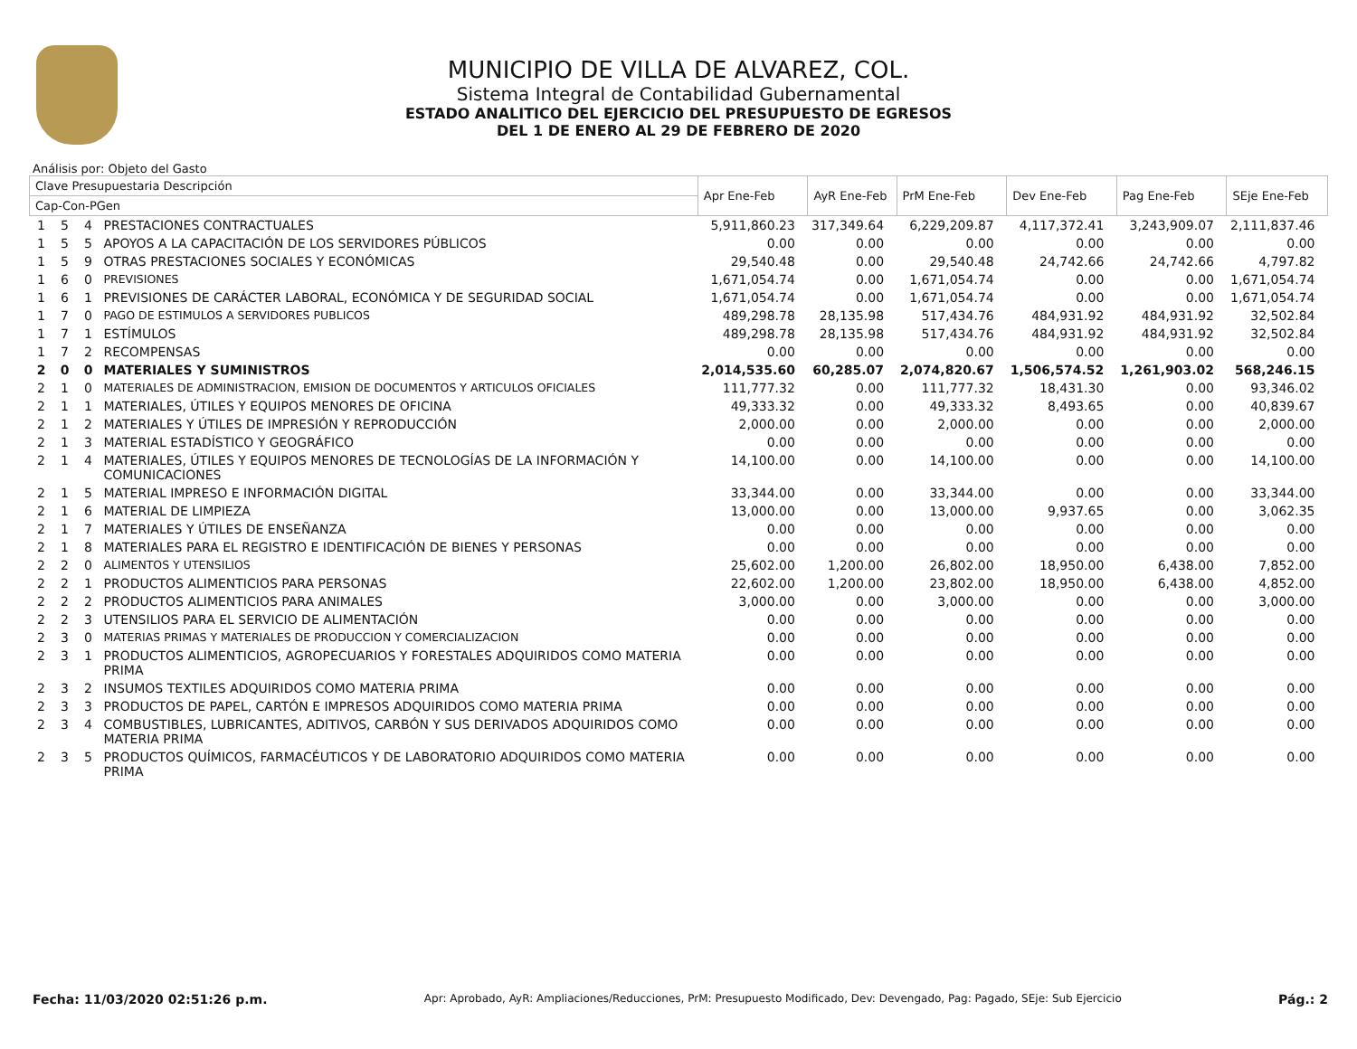MUNICIPIO DE VILLA DE ALVAREZ, COL.
Sistema Integral de Contabilidad Gubernamental
ESTADO ANALITICO DEL EJERCICIO DEL PRESUPUESTO DE EGRESOS
DEL 1 DE ENERO AL 29 DE FEBRERO DE 2020
Análisis por: Objeto del Gasto
| Clave Presupuestaria Descripción | | | | Apr Ene-Feb | AyR Ene-Feb | PrM Ene-Feb | Dev Ene-Feb | Pag Ene-Feb | SEje Ene-Feb |
| --- | --- | --- | --- | --- | --- | --- | --- | --- | --- |
| Cap-Con-PGen | | | | | | | | | |
| 1 | 5 | 4 | PRESTACIONES CONTRACTUALES | 5,911,860.23 | 317,349.64 | 6,229,209.87 | 4,117,372.41 | 3,243,909.07 | 2,111,837.46 |
| 1 | 5 | 5 | APOYOS A LA CAPACITACIÓN DE LOS SERVIDORES PÚBLICOS | 0.00 | 0.00 | 0.00 | 0.00 | 0.00 | 0.00 |
| 1 | 5 | 9 | OTRAS PRESTACIONES SOCIALES Y ECONÓMICAS | 29,540.48 | 0.00 | 29,540.48 | 24,742.66 | 24,742.66 | 4,797.82 |
| 1 | 6 | 0 | PREVISIONES | 1,671,054.74 | 0.00 | 1,671,054.74 | 0.00 | 0.00 | 1,671,054.74 |
| 1 | 6 | 1 | PREVISIONES DE CARÁCTER LABORAL, ECONÓMICA Y DE SEGURIDAD SOCIAL | 1,671,054.74 | 0.00 | 1,671,054.74 | 0.00 | 0.00 | 1,671,054.74 |
| 1 | 7 | 0 | PAGO DE ESTIMULOS A SERVIDORES PUBLICOS | 489,298.78 | 28,135.98 | 517,434.76 | 484,931.92 | 484,931.92 | 32,502.84 |
| 1 | 7 | 1 | ESTÍMULOS | 489,298.78 | 28,135.98 | 517,434.76 | 484,931.92 | 484,931.92 | 32,502.84 |
| 1 | 7 | 2 | RECOMPENSAS | 0.00 | 0.00 | 0.00 | 0.00 | 0.00 | 0.00 |
| 2 | 0 | 0 | MATERIALES Y SUMINISTROS | 2,014,535.60 | 60,285.07 | 2,074,820.67 | 1,506,574.52 | 1,261,903.02 | 568,246.15 |
| 2 | 1 | 0 | MATERIALES DE ADMINISTRACION, EMISION DE DOCUMENTOS Y ARTICULOS OFICIALES | 111,777.32 | 0.00 | 111,777.32 | 18,431.30 | 0.00 | 93,346.02 |
| 2 | 1 | 1 | MATERIALES, ÚTILES Y EQUIPOS MENORES DE OFICINA | 49,333.32 | 0.00 | 49,333.32 | 8,493.65 | 0.00 | 40,839.67 |
| 2 | 1 | 2 | MATERIALES Y ÚTILES DE IMPRESIÓN Y REPRODUCCIÓN | 2,000.00 | 0.00 | 2,000.00 | 0.00 | 0.00 | 2,000.00 |
| 2 | 1 | 3 | MATERIAL ESTADÍSTICO Y GEOGRÁFICO | 0.00 | 0.00 | 0.00 | 0.00 | 0.00 | 0.00 |
| 2 | 1 | 4 | MATERIALES, ÚTILES Y EQUIPOS MENORES DE TECNOLOGÍAS DE LA INFORMACIÓN Y COMUNICACIONES | 14,100.00 | 0.00 | 14,100.00 | 0.00 | 0.00 | 14,100.00 |
| 2 | 1 | 5 | MATERIAL IMPRESO E INFORMACIÓN DIGITAL | 33,344.00 | 0.00 | 33,344.00 | 0.00 | 0.00 | 33,344.00 |
| 2 | 1 | 6 | MATERIAL DE LIMPIEZA | 13,000.00 | 0.00 | 13,000.00 | 9,937.65 | 0.00 | 3,062.35 |
| 2 | 1 | 7 | MATERIALES Y ÚTILES DE ENSEÑANZA | 0.00 | 0.00 | 0.00 | 0.00 | 0.00 | 0.00 |
| 2 | 1 | 8 | MATERIALES PARA EL REGISTRO E IDENTIFICACIÓN DE BIENES Y PERSONAS | 0.00 | 0.00 | 0.00 | 0.00 | 0.00 | 0.00 |
| 2 | 2 | 0 | ALIMENTOS Y UTENSILIOS | 25,602.00 | 1,200.00 | 26,802.00 | 18,950.00 | 6,438.00 | 7,852.00 |
| 2 | 2 | 1 | PRODUCTOS ALIMENTICIOS PARA PERSONAS | 22,602.00 | 1,200.00 | 23,802.00 | 18,950.00 | 6,438.00 | 4,852.00 |
| 2 | 2 | 2 | PRODUCTOS ALIMENTICIOS PARA ANIMALES | 3,000.00 | 0.00 | 3,000.00 | 0.00 | 0.00 | 3,000.00 |
| 2 | 2 | 3 | UTENSILIOS PARA EL SERVICIO DE ALIMENTACIÓN | 0.00 | 0.00 | 0.00 | 0.00 | 0.00 | 0.00 |
| 2 | 3 | 0 | MATERIAS PRIMAS Y MATERIALES DE PRODUCCION Y COMERCIALIZACION | 0.00 | 0.00 | 0.00 | 0.00 | 0.00 | 0.00 |
| 2 | 3 | 1 | PRODUCTOS ALIMENTICIOS, AGROPECUARIOS Y FORESTALES ADQUIRIDOS COMO MATERIA PRIMA | 0.00 | 0.00 | 0.00 | 0.00 | 0.00 | 0.00 |
| 2 | 3 | 2 | INSUMOS TEXTILES ADQUIRIDOS COMO MATERIA PRIMA | 0.00 | 0.00 | 0.00 | 0.00 | 0.00 | 0.00 |
| 2 | 3 | 3 | PRODUCTOS DE PAPEL, CARTÓN E IMPRESOS ADQUIRIDOS COMO MATERIA PRIMA | 0.00 | 0.00 | 0.00 | 0.00 | 0.00 | 0.00 |
| 2 | 3 | 4 | COMBUSTIBLES, LUBRICANTES, ADITIVOS, CARBÓN Y SUS DERIVADOS ADQUIRIDOS COMO MATERIA PRIMA | 0.00 | 0.00 | 0.00 | 0.00 | 0.00 | 0.00 |
| 2 | 3 | 5 | PRODUCTOS QUÍMICOS, FARMACÉUTICOS Y DE LABORATORIO ADQUIRIDOS COMO MATERIA PRIMA | 0.00 | 0.00 | 0.00 | 0.00 | 0.00 | 0.00 |
Fecha: 11/03/2020 02:51:26 p.m. Apr: Aprobado, AyR: Ampliaciones/Reducciones, PrM: Presupuesto Modificado, Dev: Devengado, Pag: Pagado, SEje: Sub Ejercicio Pág.: 2